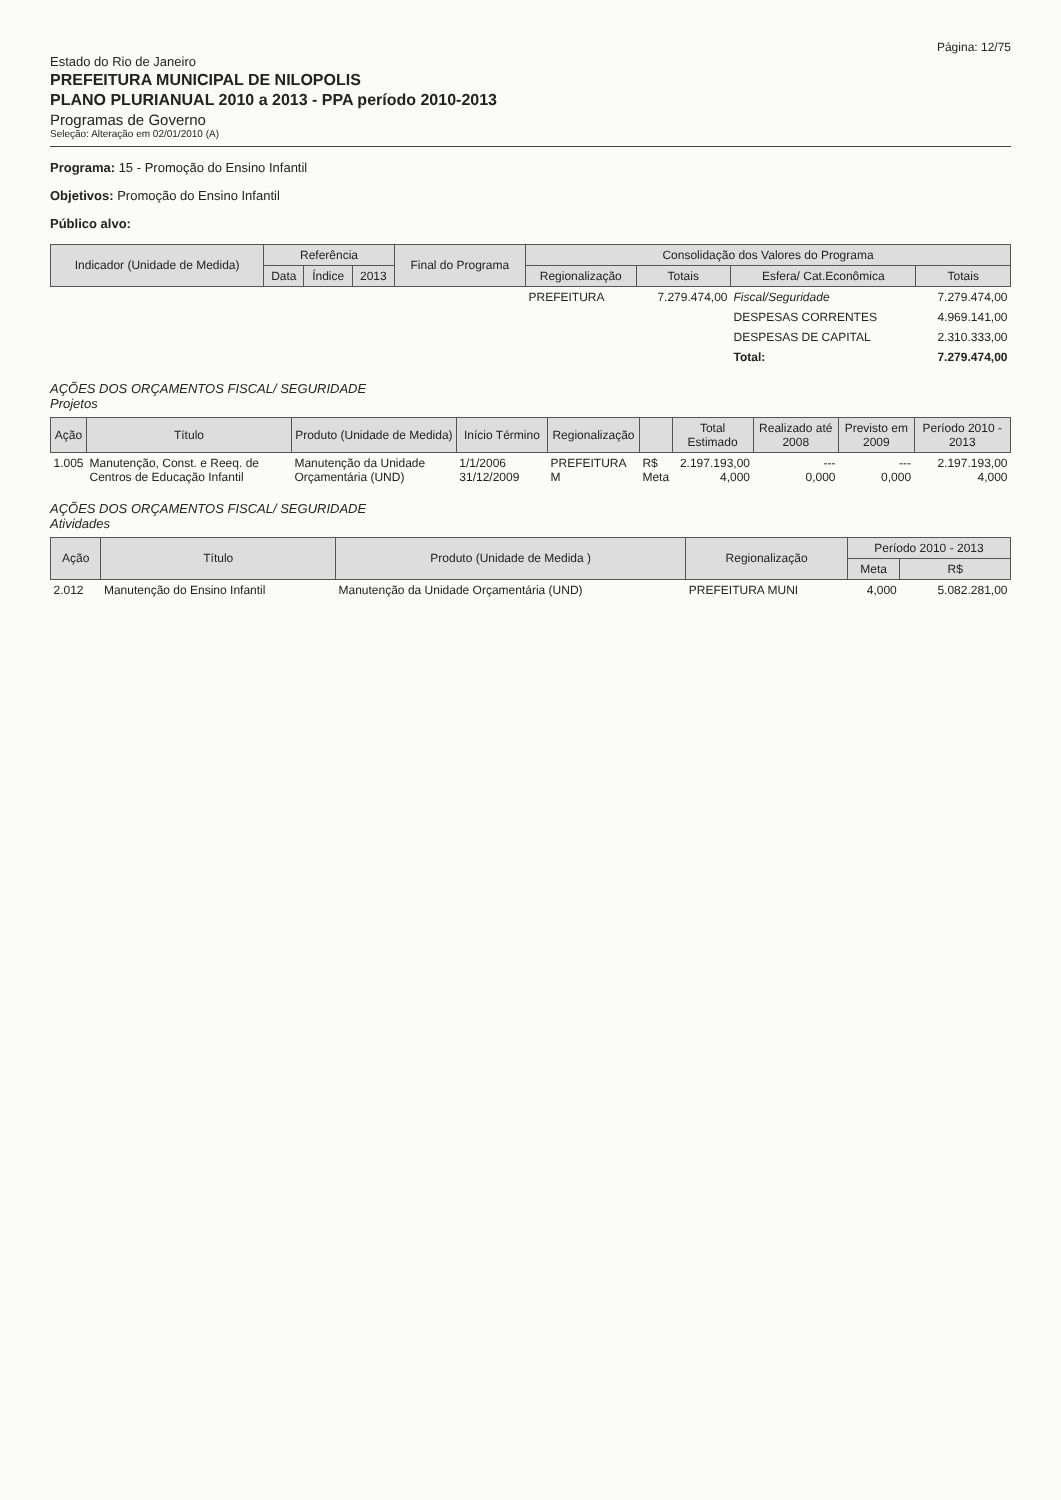Página: 12/75
Estado do Rio de Janeiro
PREFEITURA MUNICIPAL DE NILOPOLIS
PLANO PLURIANUAL 2010 a 2013 - PPA período 2010-2013
Programas de Governo
Seleção: Alteração em 02/01/2010 (A)
Programa: 15 - Promoção do Ensino Infantil
Objetivos: Promoção do Ensino Infantil
Público alvo:
| Indicador (Unidade de Medida) | Referência | | | Final do Programa | Consolidação dos Valores do Programa | | | |
| --- | --- | --- | --- | --- | --- | --- | --- | --- |
| | Data | Índice | 2013 | | Regionalização | Totais | Esfera/ Cat.Econômica | Totais |
| | | | | | PREFEITURA | 7.279.474,00 | Fiscal/Seguridade | 7.279.474,00 |
| | | | | | | | DESPESAS CORRENTES | 4.969.141,00 |
| | | | | | | | DESPESAS DE CAPITAL | 2.310.333,00 |
| | | | | | | | Total: | 7.279.474,00 |
AÇÕES DOS ORÇAMENTOS FISCAL/ SEGURIDADE
Projetos
| Ação | Título | Produto (Unidade de Medida) | Início Término | Regionalização | | Total Estimado | Realizado até 2008 | Previsto em 2009 | Período 2010 - 2013 |
| --- | --- | --- | --- | --- | --- | --- | --- | --- | --- |
| 1.005 | Manutenção, Const. e Reeq. de Centros de Educação Infantil | Manutenção da Unidade Orçamentária (UND) | 1/1/2006 31/12/2009 | PREFEITURA M | R$ Meta | 2.197.193,00 4,000 | --- 0,000 | --- 0,000 | 2.197.193,00 4,000 |
AÇÕES DOS ORÇAMENTOS FISCAL/ SEGURIDADE
Atividades
| Ação | Título | Produto (Unidade de Medida ) | Regionalização | Período 2010 - 2013 | |
| --- | --- | --- | --- | --- | --- |
| | | | | Meta | R$ |
| 2.012 | Manutenção do Ensino Infantil | Manutenção da Unidade Orçamentária (UND) | PREFEITURA MUNI | 4,000 | 5.082.281,00 |